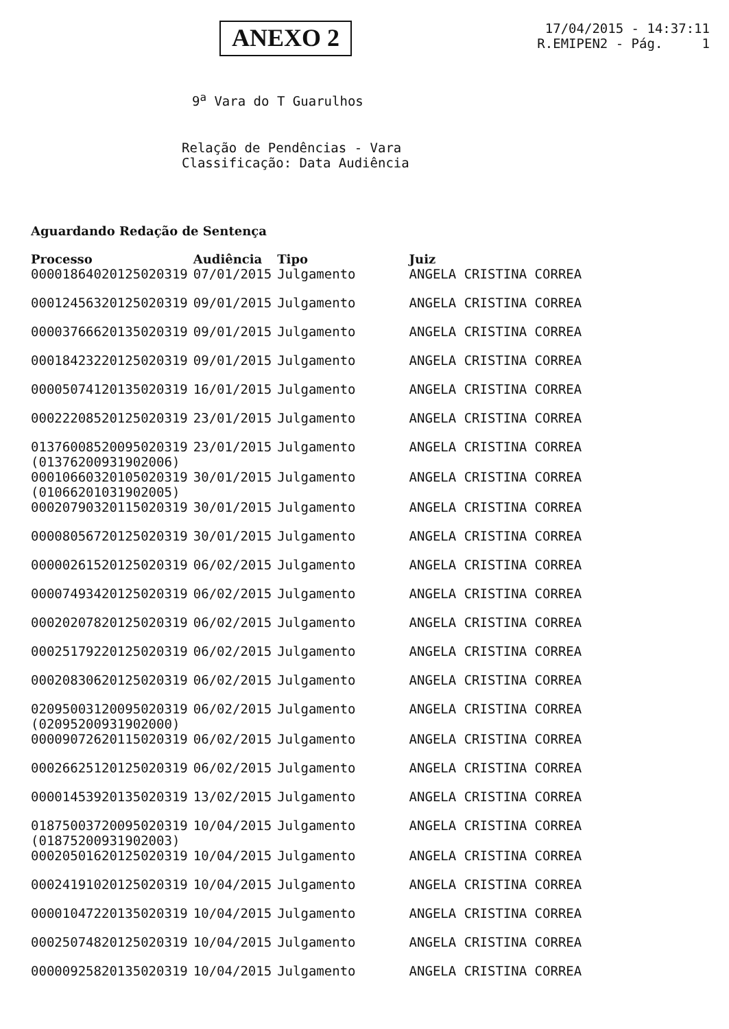ANEXO 2
17/04/2015 - 14:37:11
R.EMIPEN2 - Pág. 1
9<sup>a</sup> Vara do T Guarulhos
Relação de Pendências - Vara
Classificação: Data Audiência
Aguardando Redação de Sentença
| Processo | Audiência | Tipo | Juiz |
| --- | --- | --- | --- |
| 00001864020125020319 | 07/01/2015 | Julgamento | ANGELA CRISTINA CORREA |
| 00012456320125020319 | 09/01/2015 | Julgamento | ANGELA CRISTINA CORREA |
| 00003766620135020319 | 09/01/2015 | Julgamento | ANGELA CRISTINA CORREA |
| 00018423220125020319 | 09/01/2015 | Julgamento | ANGELA CRISTINA CORREA |
| 00005074120135020319 | 16/01/2015 | Julgamento | ANGELA CRISTINA CORREA |
| 00022208520125020319 | 23/01/2015 | Julgamento | ANGELA CRISTINA CORREA |
| 01376008520095020319 (01376200931902006) | 23/01/2015 | Julgamento | ANGELA CRISTINA CORREA |
| 00010660320105020319 (01066201031902005) | 30/01/2015 | Julgamento | ANGELA CRISTINA CORREA |
| 00020790320115020319 | 30/01/2015 | Julgamento | ANGELA CRISTINA CORREA |
| 00008056720125020319 | 30/01/2015 | Julgamento | ANGELA CRISTINA CORREA |
| 00000261520125020319 | 06/02/2015 | Julgamento | ANGELA CRISTINA CORREA |
| 00007493420125020319 | 06/02/2015 | Julgamento | ANGELA CRISTINA CORREA |
| 00020207820125020319 | 06/02/2015 | Julgamento | ANGELA CRISTINA CORREA |
| 00025179220125020319 | 06/02/2015 | Julgamento | ANGELA CRISTINA CORREA |
| 00020830620125020319 | 06/02/2015 | Julgamento | ANGELA CRISTINA CORREA |
| 02095003120095020319 (02095200931902000) | 06/02/2015 | Julgamento | ANGELA CRISTINA CORREA |
| 00009072620115020319 | 06/02/2015 | Julgamento | ANGELA CRISTINA CORREA |
| 00026625120125020319 | 06/02/2015 | Julgamento | ANGELA CRISTINA CORREA |
| 00001453920135020319 | 13/02/2015 | Julgamento | ANGELA CRISTINA CORREA |
| 01875003720095020319 (01875200931902003) | 10/04/2015 | Julgamento | ANGELA CRISTINA CORREA |
| 00020501620125020319 | 10/04/2015 | Julgamento | ANGELA CRISTINA CORREA |
| 00024191020125020319 | 10/04/2015 | Julgamento | ANGELA CRISTINA CORREA |
| 00001047220135020319 | 10/04/2015 | Julgamento | ANGELA CRISTINA CORREA |
| 00025074820125020319 | 10/04/2015 | Julgamento | ANGELA CRISTINA CORREA |
| 00000925820135020319 | 10/04/2015 | Julgamento | ANGELA CRISTINA CORREA |